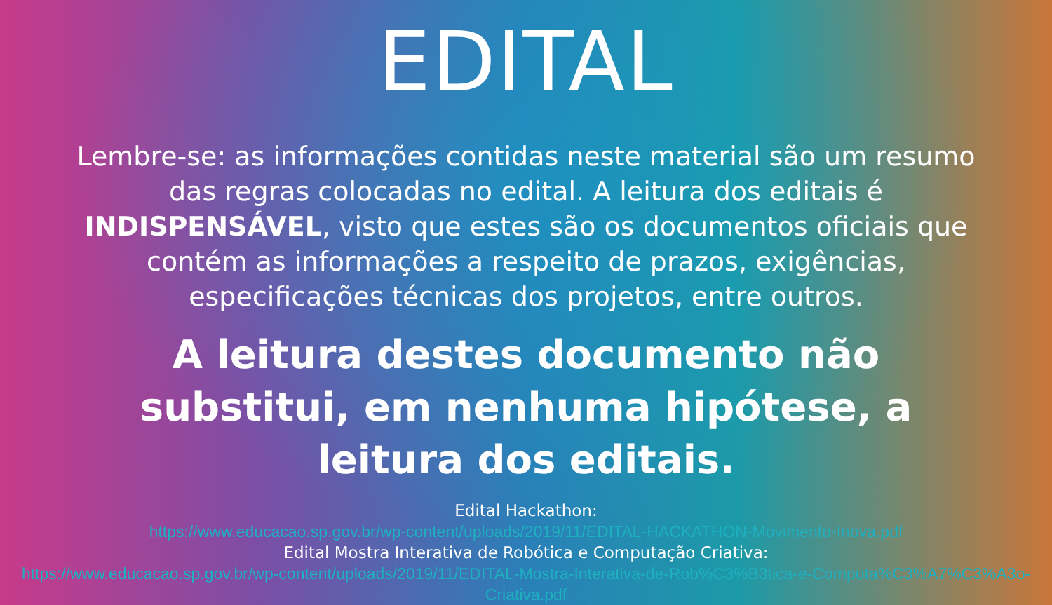EDITAL
Lembre-se: as informações contidas neste material são um resumo das regras colocadas no edital. A leitura dos editais é INDISPENSÁVEL, visto que estes são os documentos oficiais que contém as informações a respeito de prazos, exigências, especificações técnicas dos projetos, entre outros.
A leitura destes documento não substitui, em nenhuma hipótese, a leitura dos editais.
Edital Hackathon:
https://www.educacao.sp.gov.br/wp-content/uploads/2019/11/EDITAL-HACKATHON-Movimento-Inova.pdf
Edital Mostra Interativa de Robótica e Computação Criativa:
https://www.educacao.sp.gov.br/wp-content/uploads/2019/11/EDITAL-Mostra-Interativa-de-Rob%C3%B3tica-e-Computa%C3%A7%C3%A3o-Criativa.pdf